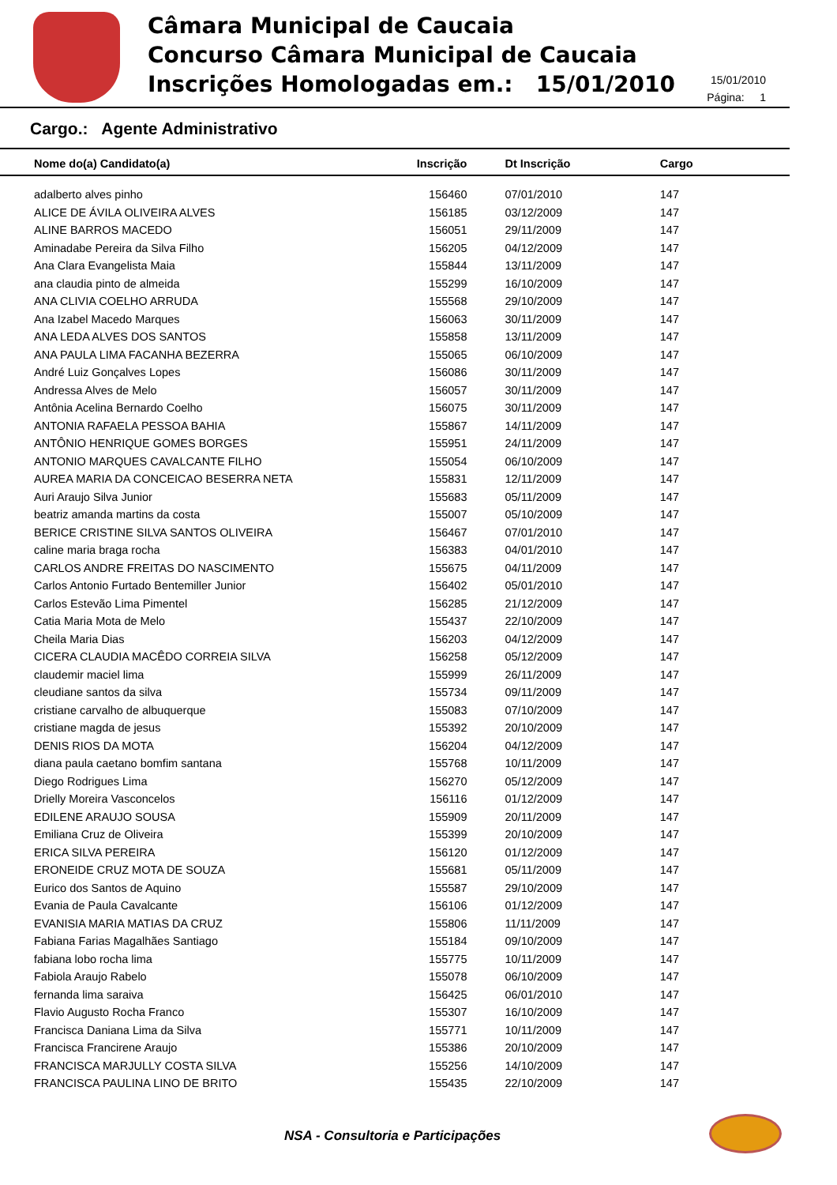Câmara Municipal de Caucaia
Concurso Câmara Municipal de Caucaia
Inscrições Homologadas em.: 15/01/2010
15/01/2010
Página: 1
Cargo.: Agente Administrativo
| Nome do(a) Candidato(a) | Inscrição | Dt Inscrição | Cargo |
| --- | --- | --- | --- |
| adalberto alves pinho | 156460 | 07/01/2010 | 147 |
| ALICE DE ÁVILA OLIVEIRA ALVES | 156185 | 03/12/2009 | 147 |
| ALINE BARROS MACEDO | 156051 | 29/11/2009 | 147 |
| Aminadabe Pereira da Silva Filho | 156205 | 04/12/2009 | 147 |
| Ana Clara Evangelista Maia | 155844 | 13/11/2009 | 147 |
| ana claudia pinto de almeida | 155299 | 16/10/2009 | 147 |
| ANA CLIVIA COELHO ARRUDA | 155568 | 29/10/2009 | 147 |
| Ana Izabel Macedo Marques | 156063 | 30/11/2009 | 147 |
| ANA LEDA ALVES DOS SANTOS | 155858 | 13/11/2009 | 147 |
| ANA PAULA LIMA FACANHA BEZERRA | 155065 | 06/10/2009 | 147 |
| André Luiz Gonçalves Lopes | 156086 | 30/11/2009 | 147 |
| Andressa Alves de Melo | 156057 | 30/11/2009 | 147 |
| Antônia Acelina Bernardo Coelho | 156075 | 30/11/2009 | 147 |
| ANTONIA RAFAELA PESSOA BAHIA | 155867 | 14/11/2009 | 147 |
| ANTÔNIO HENRIQUE GOMES BORGES | 155951 | 24/11/2009 | 147 |
| ANTONIO MARQUES CAVALCANTE FILHO | 155054 | 06/10/2009 | 147 |
| AUREA MARIA DA CONCEICAO BESERRA NETA | 155831 | 12/11/2009 | 147 |
| Auri Araujo Silva Junior | 155683 | 05/11/2009 | 147 |
| beatriz amanda martins da costa | 155007 | 05/10/2009 | 147 |
| BERICE CRISTINE SILVA SANTOS OLIVEIRA | 156467 | 07/01/2010 | 147 |
| caline maria braga rocha | 156383 | 04/01/2010 | 147 |
| CARLOS ANDRE FREITAS DO NASCIMENTO | 155675 | 04/11/2009 | 147 |
| Carlos Antonio Furtado Bentemiller Junior | 156402 | 05/01/2010 | 147 |
| Carlos Estevão Lima Pimentel | 156285 | 21/12/2009 | 147 |
| Catia Maria Mota de Melo | 155437 | 22/10/2009 | 147 |
| Cheila Maria Dias | 156203 | 04/12/2009 | 147 |
| CICERA CLAUDIA MACÊDO CORREIA SILVA | 156258 | 05/12/2009 | 147 |
| claudemir maciel lima | 155999 | 26/11/2009 | 147 |
| cleudiane santos da silva | 155734 | 09/11/2009 | 147 |
| cristiane carvalho de albuquerque | 155083 | 07/10/2009 | 147 |
| cristiane magda de jesus | 155392 | 20/10/2009 | 147 |
| DENIS RIOS DA MOTA | 156204 | 04/12/2009 | 147 |
| diana paula caetano bomfim santana | 155768 | 10/11/2009 | 147 |
| Diego Rodrigues Lima | 156270 | 05/12/2009 | 147 |
| Drielly Moreira Vasconcelos | 156116 | 01/12/2009 | 147 |
| EDILENE ARAUJO SOUSA | 155909 | 20/11/2009 | 147 |
| Emiliana Cruz de Oliveira | 155399 | 20/10/2009 | 147 |
| ERICA SILVA PEREIRA | 156120 | 01/12/2009 | 147 |
| ERONEIDE CRUZ MOTA DE SOUZA | 155681 | 05/11/2009 | 147 |
| Eurico dos Santos de Aquino | 155587 | 29/10/2009 | 147 |
| Evania de Paula Cavalcante | 156106 | 01/12/2009 | 147 |
| EVANISIA MARIA MATIAS DA CRUZ | 155806 | 11/11/2009 | 147 |
| Fabiana Farias Magalhães Santiago | 155184 | 09/10/2009 | 147 |
| fabiana lobo rocha lima | 155775 | 10/11/2009 | 147 |
| Fabiola Araujo Rabelo | 155078 | 06/10/2009 | 147 |
| fernanda lima saraiva | 156425 | 06/01/2010 | 147 |
| Flavio Augusto Rocha Franco | 155307 | 16/10/2009 | 147 |
| Francisca Daniana Lima da Silva | 155771 | 10/11/2009 | 147 |
| Francisca Francirene Araujo | 155386 | 20/10/2009 | 147 |
| FRANCISCA MARJULLY COSTA SILVA | 155256 | 14/10/2009 | 147 |
| FRANCISCA PAULINA LINO DE BRITO | 155435 | 22/10/2009 | 147 |
NSA - Consultoria e Participações